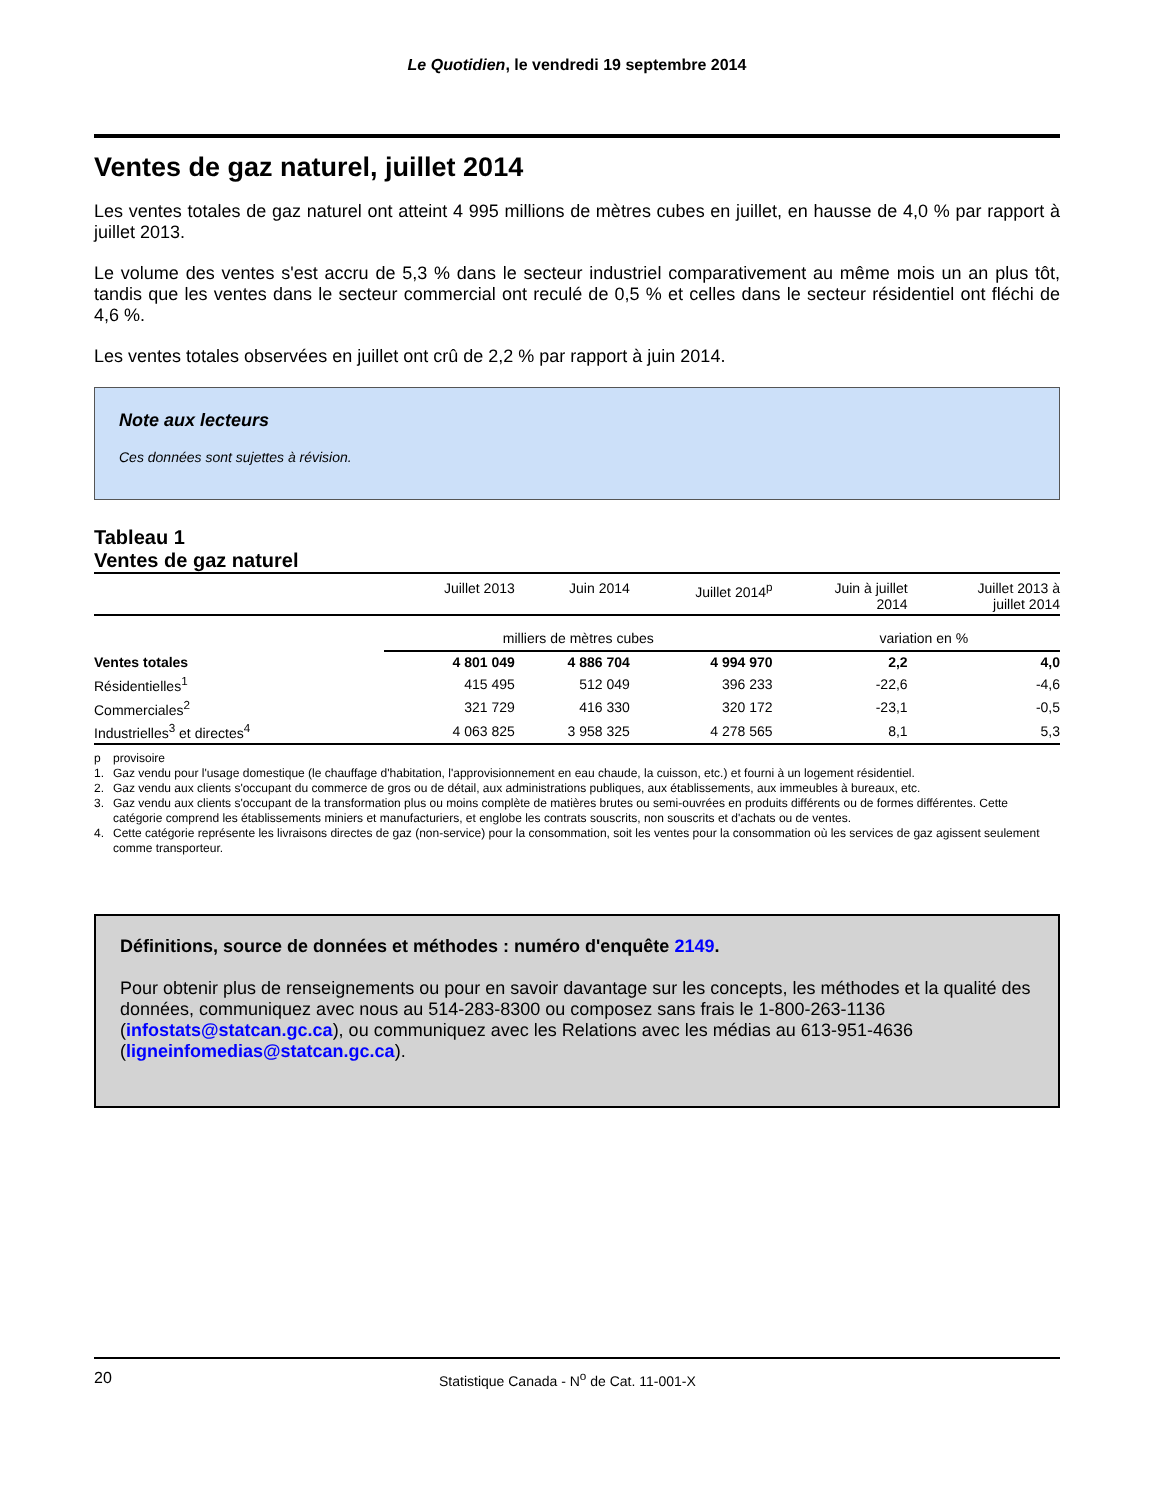Le Quotidien, le vendredi 19 septembre 2014
Ventes de gaz naturel, juillet 2014
Les ventes totales de gaz naturel ont atteint 4 995 millions de mètres cubes en juillet, en hausse de 4,0 % par rapport à juillet 2013.
Le volume des ventes s'est accru de 5,3 % dans le secteur industriel comparativement au même mois un an plus tôt, tandis que les ventes dans le secteur commercial ont reculé de 0,5 % et celles dans le secteur résidentiel ont fléchi de 4,6 %.
Les ventes totales observées en juillet ont crû de 2,2 % par rapport à juin 2014.
Note aux lecteurs
Ces données sont sujettes à révision.
Tableau 1
Ventes de gaz naturel
| | Juillet 2013 | Juin 2014 | Juillet 2014<sup>p</sup> | Juin à juillet 2014 | Juillet 2013 à juillet 2014 |
| --- | --- | --- | --- | --- | --- |
| | milliers de mètres cubes | | | variation en % | |
| Ventes totales | 4 801 049 | 4 886 704 | 4 994 970 | 2,2 | 4,0 |
| Résidentielles<sup>1</sup> | 415 495 | 512 049 | 396 233 | -22,6 | -4,6 |
| Commerciales<sup>2</sup> | 321 729 | 416 330 | 320 172 | -23,1 | -0,5 |
| Industrielles<sup>3</sup> et directes<sup>4</sup> | 4 063 825 | 3 958 325 | 4 278 565 | 8,1 | 5,3 |
p provisoire
1. Gaz vendu pour l'usage domestique (le chauffage d'habitation, l'approvisionnement en eau chaude, la cuisson, etc.) et fourni à un logement résidentiel.
2. Gaz vendu aux clients s'occupant du commerce de gros ou de détail, aux administrations publiques, aux établissements, aux immeubles à bureaux, etc.
3. Gaz vendu aux clients s'occupant de la transformation plus ou moins complète de matières brutes ou semi-ouvrées en produits différents ou de formes différentes. Cette catégorie comprend les établissements miniers et manufacturiers, et englobe les contrats souscrits, non souscrits et d'achats ou de ventes.
4. Cette catégorie représente les livraisons directes de gaz (non-service) pour la consommation, soit les ventes pour la consommation où les services de gaz agissent seulement comme transporteur.
Définitions, source de données et méthodes : numéro d'enquête 2149.
Pour obtenir plus de renseignements ou pour en savoir davantage sur les concepts, les méthodes et la qualité des données, communiquez avec nous au 514-283-8300 ou composez sans frais le 1-800-263-1136 (infostats@statcan.gc.ca), ou communiquez avec les Relations avec les médias au 613-951-4636 (ligneinfomedias@statcan.gc.ca).
20 Statistique Canada - N<sup>o</sup> de Cat. 11-001-X